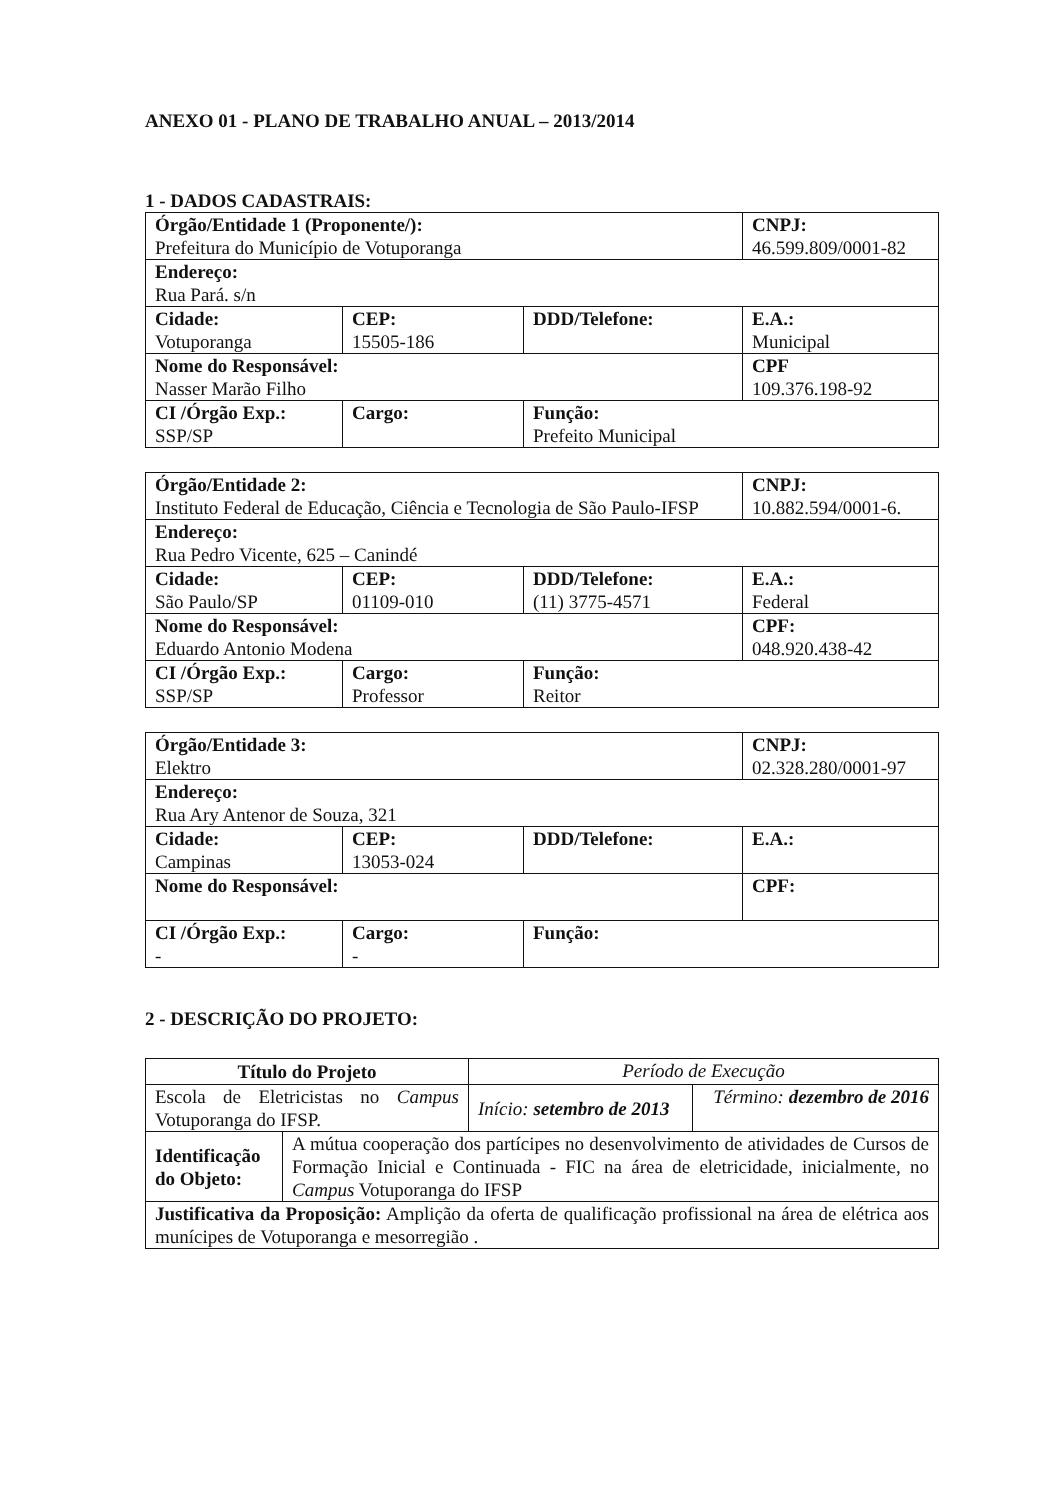ANEXO 01 - PLANO DE TRABALHO ANUAL – 2013/2014
1 - DADOS CADASTRAIS:
| Órgão/Entidade 1 (Proponente/): Prefeitura do Município de Votuporanga | | | CNPJ: 46.599.809/0001-82 |
| Endereço: Rua Pará. s/n | | | |
| Cidade: Votuporanga | CEP: 15505-186 | DDD/Telefone: | E.A.: Municipal |
| Nome do Responsável: Nasser Marão Filho | | | CPF 109.376.198-92 |
| CI /Órgão Exp.: SSP/SP | Cargo: | Função: Prefeito Municipal | |
| Órgão/Entidade 2: Instituto Federal de Educação, Ciência e Tecnologia de São Paulo-IFSP | | | CNPJ: 10.882.594/0001-6. |
| Endereço: Rua Pedro Vicente, 625 – Canindé | | | |
| Cidade: São Paulo/SP | CEP: 01109-010 | DDD/Telefone: (11) 3775-4571 | E.A.: Federal |
| Nome do Responsável: Eduardo Antonio Modena | | | CPF: 048.920.438-42 |
| CI /Órgão Exp.: SSP/SP | Cargo: Professor | Função: Reitor | |
| Órgão/Entidade 3: Elektro | | | CNPJ: 02.328.280/0001-97 |
| Endereço: Rua Ary Antenor de Souza, 321 | | | |
| Cidade: Campinas | CEP: 13053-024 | DDD/Telefone: | E.A.: |
| Nome do Responsável: | | | CPF: |
| CI /Órgão Exp.: - | Cargo: - | Função: | |
2 - DESCRIÇÃO DO PROJETO:
| Título do Projeto | Período de Execução | |
| Escola de Eletricistas no Campus Votuporanga do IFSP. | Início: setembro de 2013 | Término: dezembro de 2016 |
| / Identificação do Objeto: / A mútua cooperação dos partícipes no desenvolvimento de atividades de Cursos de Formação Inicial e Continuada - FIC na área de eletricidade, inicialmente, no Campus Votuporanga do IFSP / | | |
| Justificativa da Proposição: Amplição da oferta de qualificação profissional na área de elétrica aos munícipes de Votuporanga e mesorregião . | | |